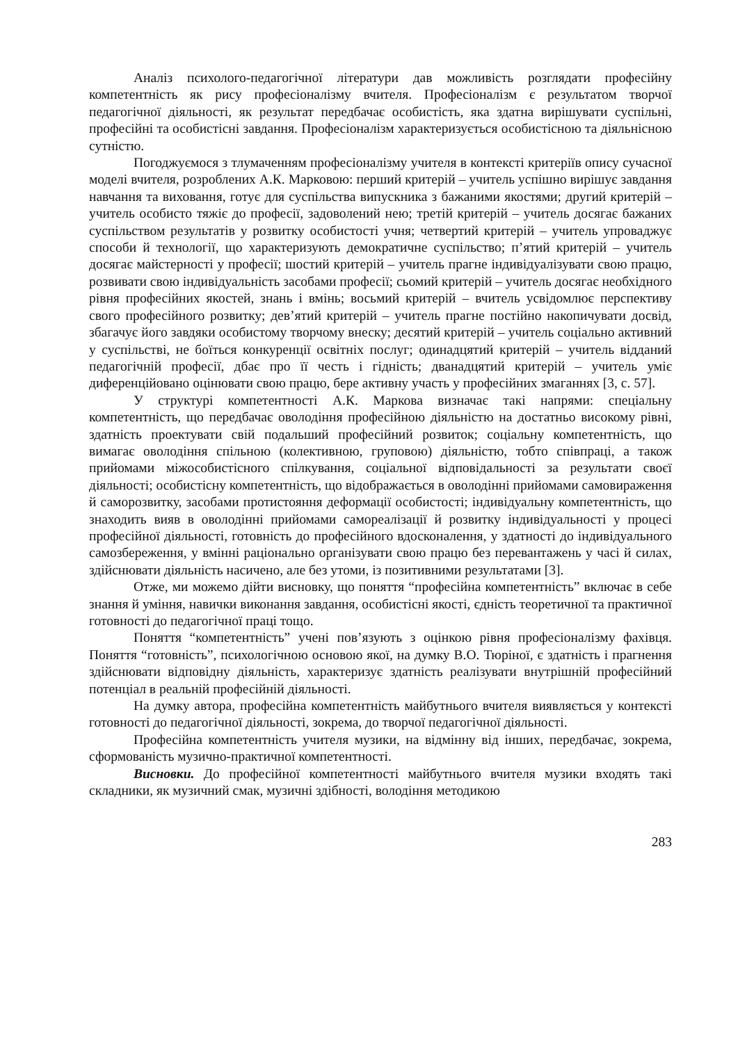Аналіз психолого-педагогічної літератури дав можливість розглядати професійну компетентність як рису професіоналізму вчителя. Професіоналізм є результатом творчої педагогічної діяльності, як результат передбачає особистість, яка здатна вирішувати суспільні, професійні та особистісні завдання. Професіоналізм характеризується особистісною та діяльнісною сутністю.
Погоджуємося з тлумаченням професіоналізму учителя в контексті критеріїв опису сучасної моделі вчителя, розроблених А.К. Марковою: перший критерій – учитель успішно вирішує завдання навчання та виховання, готує для суспільства випускника з бажаними якостями; другий критерій – учитель особисто тяжіє до професії, задоволений нею; третій критерій – учитель досягає бажаних суспільством результатів у розвитку особистості учня; четвертий критерій – учитель упроваджує способи й технології, що характеризують демократичне суспільство; п’ятий критерій – учитель досягає майстерності у професії; шостий критерій – учитель прагне індивідуалізувати свою працю, розвивати свою індивідуальність засобами професії; сьомий критерій – учитель досягає необхідного рівня професійних якостей, знань і вмінь; восьмий критерій – вчитель усвідомлює перспективу свого професійного розвитку; дев’ятий критерій – учитель прагне постійно накопичувати досвід, збагачує його завдяки особистому творчому внеску; десятий критерій – учитель соціально активний у суспільстві, не боїться конкуренції освітніх послуг; одинадцятий критерій – учитель відданий педагогічній професії, дбає про її честь і гідність; дванадцятий критерій – учитель уміє диференційовано оцінювати свою працю, бере активну участь у професійних змаганнях [3, с. 57].
У структурі компетентності А.К. Маркова визначає такі напрями: спеціальну компетентність, що передбачає оволодіння професійною діяльністю на достатньо високому рівні, здатність проектувати свій подальший професійний розвиток; соціальну компетентність, що вимагає оволодіння спільною (колективною, груповою) діяльністю, тобто співпраці, а також прийомами міжособистісного спілкування, соціальної відповідальності за результати своєї діяльності; особистісну компетентність, що відображається в оволодінні прийомами самовираження й саморозвитку, засобами протистояння деформації особистості; індивідуальну компетентність, що знаходить вияв в оволодінні прийомами самореалізації й розвитку індивідуальності у процесі професійної діяльності, готовність до професійного вдосконалення, у здатності до індивідуального самозбереження, у вмінні раціонально організувати свою працю без перевантажень у часі й силах, здійснювати діяльність насичено, але без утоми, із позитивними результатами [3].
Отже, ми можемо дійти висновку, що поняття “професійна компетентність” включає в себе знання й уміння, навички виконання завдання, особистісні якості, єдність теоретичної та практичної готовності до педагогічної праці тощо.
Поняття “компетентність” учені пов’язують з оцінкою рівня професіоналізму фахівця. Поняття “готовність”, психологічною основою якої, на думку В.О. Тюріної, є здатність і прагнення здійснювати відповідну діяльність, характеризує здатність реалізувати внутрішній професійний потенціал в реальній професійній діяльності.
На думку автора, професійна компетентність майбутнього вчителя виявляється у контексті готовності до педагогічної діяльності, зокрема, до творчої педагогічної діяльності.
Професійна компетентність учителя музики, на відмінну від інших, передбачає, зокрема, сформованість музично-практичної компетентності.
Висновки. До професійної компетентності майбутнього вчителя музики входять такі складники, як музичний смак, музичні здібності, володіння методикою
283